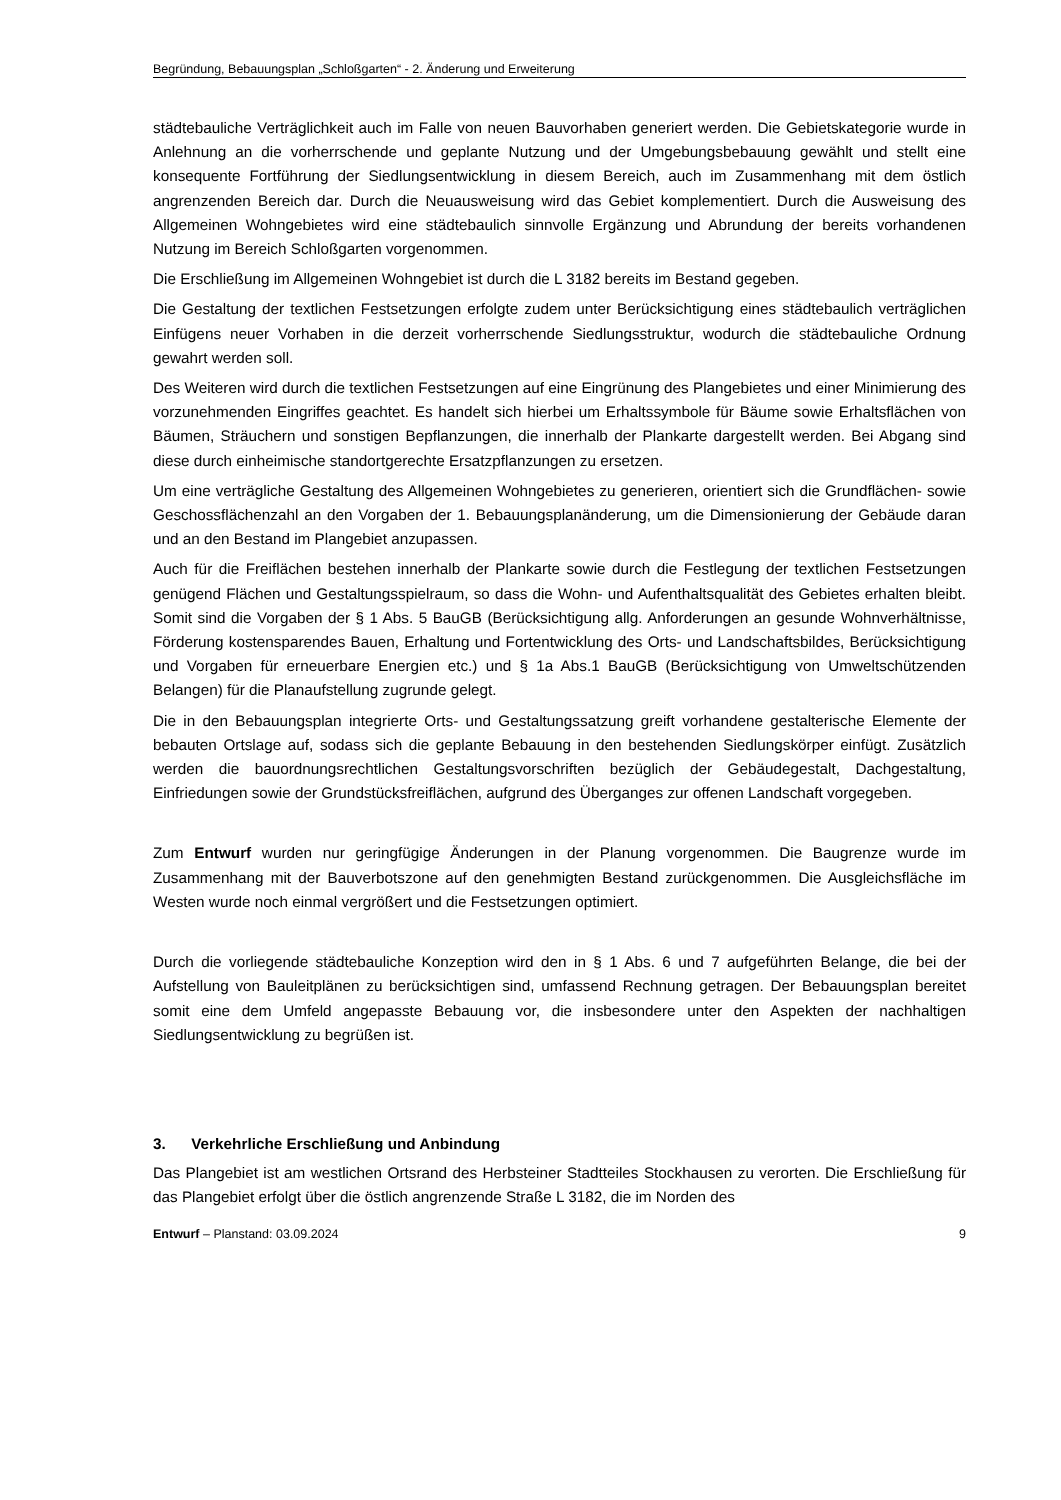Begründung, Bebauungsplan „Schloßgarten“ - 2. Änderung und Erweiterung
städtebauliche Verträglichkeit auch im Falle von neuen Bauvorhaben generiert werden. Die Gebietskategorie wurde in Anlehnung an die vorherrschende und geplante Nutzung und der Umgebungsbebauung gewählt und stellt eine konsequente Fortführung der Siedlungsentwicklung in diesem Bereich, auch im Zusammenhang mit dem östlich angrenzenden Bereich dar. Durch die Neuausweisung wird das Gebiet komplementiert. Durch die Ausweisung des Allgemeinen Wohngebietes wird eine städtebaulich sinnvolle Ergänzung und Abrundung der bereits vorhandenen Nutzung im Bereich Schloßgarten vorgenommen.
Die Erschließung im Allgemeinen Wohngebiet ist durch die L 3182 bereits im Bestand gegeben.
Die Gestaltung der textlichen Festsetzungen erfolgte zudem unter Berücksichtigung eines städtebaulich verträglichen Einfügens neuer Vorhaben in die derzeit vorherrschende Siedlungsstruktur, wodurch die städtebauliche Ordnung gewahrt werden soll.
Des Weiteren wird durch die textlichen Festsetzungen auf eine Eingrünung des Plangebietes und einer Minimierung des vorzunehmenden Eingriffes geachtet. Es handelt sich hierbei um Erhaltssymbole für Bäume sowie Erhaltsflächen von Bäumen, Sträuchern und sonstigen Bepflanzungen, die innerhalb der Plankarte dargestellt werden. Bei Abgang sind diese durch einheimische standortgerechte Ersatzpflanzungen zu ersetzen.
Um eine verträgliche Gestaltung des Allgemeinen Wohngebietes zu generieren, orientiert sich die Grundflächen- sowie Geschossflächenzahl an den Vorgaben der 1. Bebauungsplanänderung, um die Dimensionierung der Gebäude daran und an den Bestand im Plangebiet anzupassen.
Auch für die Freiflächen bestehen innerhalb der Plankarte sowie durch die Festlegung der textlichen Festsetzungen genügend Flächen und Gestaltungsspielraum, so dass die Wohn- und Aufenthaltsqualität des Gebietes erhalten bleibt. Somit sind die Vorgaben der § 1 Abs. 5 BauGB (Berücksichtigung allg. Anforderungen an gesunde Wohnverhältnisse, Förderung kostensparendes Bauen, Erhaltung und Fortentwicklung des Orts- und Landschaftsbildes, Berücksichtigung und Vorgaben für erneuerbare Energien etc.) und § 1a Abs.1 BauGB (Berücksichtigung von Umweltschützenden Belangen) für die Planaufstellung zugrunde gelegt.
Die in den Bebauungsplan integrierte Orts- und Gestaltungssatzung greift vorhandene gestalterische Elemente der bebauten Ortslage auf, sodass sich die geplante Bebauung in den bestehenden Siedlungskörper einfügt. Zusätzlich werden die bauordnungsrechtlichen Gestaltungsvorschriften bezüglich der Gebäudegestalt, Dachgestaltung, Einfriedungen sowie der Grundstücksfreiflächen, aufgrund des Überganges zur offenen Landschaft vorgegeben.
Zum Entwurf wurden nur geringfügige Änderungen in der Planung vorgenommen. Die Baugrenze wurde im Zusammenhang mit der Bauverbotszone auf den genehmigten Bestand zurückgenommen. Die Ausgleichsfläche im Westen wurde noch einmal vergrößert und die Festsetzungen optimiert.
Durch die vorliegende städtebauliche Konzeption wird den in § 1 Abs. 6 und 7 aufgeführten Belange, die bei der Aufstellung von Bauleitplänen zu berücksichtigen sind, umfassend Rechnung getragen. Der Bebauungsplan bereitet somit eine dem Umfeld angepasste Bebauung vor, die insbesondere unter den Aspekten der nachhaltigen Siedlungsentwicklung zu begrüßen ist.
3. Verkehrliche Erschließung und Anbindung
Das Plangebiet ist am westlichen Ortsrand des Herbsteiner Stadtteiles Stockhausen zu verorten. Die Erschließung für das Plangebiet erfolgt über die östlich angrenzende Straße L 3182, die im Norden des
Entwurf – Planstand: 03.09.2024 9